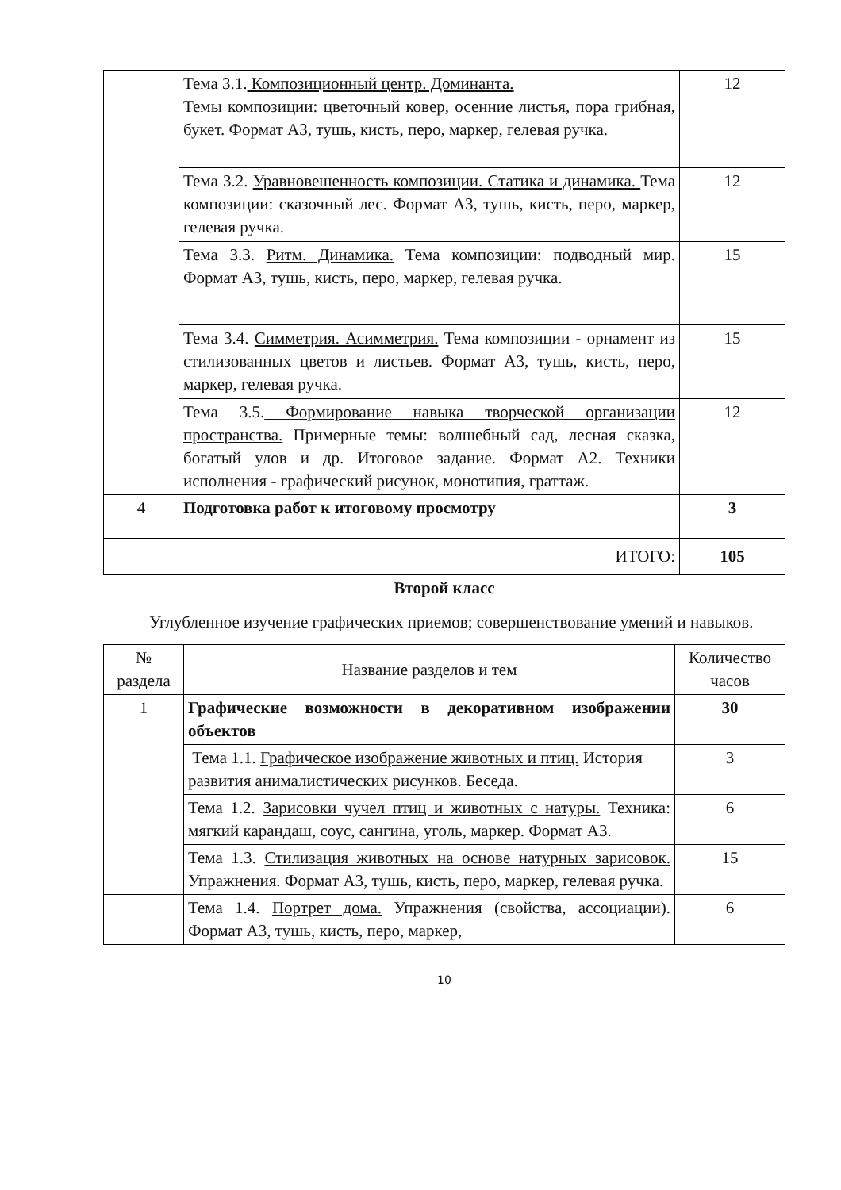| | Тема 3.1. Композиционный центр. Доминанта. Темы композиции: цветочный ковер, осенние листья, пора грибная, букет. Формат А3, тушь, кисть, перо, маркер, гелевая ручка. | 12 |
| | Тема 3.2. Уравновешенность композиции. Статика и динамика. Тема композиции: сказочный лес. Формат А3, тушь, кисть, перо, маркер, гелевая ручка. | 12 |
| | Тема 3.3. Ритм. Динамика. Тема композиции: подводный мир. Формат А3, тушь, кисть, перо, маркер, гелевая ручка. | 15 |
| | Тема 3.4. Симметрия. Асимметрия. Тема композиции - орнамент из стилизованных цветов и листьев. Формат А3, тушь, кисть, перо, маркер, гелевая ручка. | 15 |
| | Тема 3.5. Формирование навыка творческой организации пространства. Примерные темы: волшебный сад, лесная сказка, богатый улов и др. Итоговое задание. Формат А2. Техники исполнения - графический рисунок, монотипия, граттаж. | 12 |
| 4 | Подготовка работ к итоговому просмотру | 3 |
| | ИТОГО: | 105 |
Второй класс
Углубленное изучение графических приемов; совершенствование умений и навыков.
| № раздела | Название разделов и тем | Количество часов |
| --- | --- | --- |
| 1 | Графические возможности в декоративном изображении объектов | 30 |
| | Тема 1.1. Графическое изображение животных и птиц. История развития анималистических рисунков. Беседа. | 3 |
| | Тема 1.2. Зарисовки чучел птиц и животных с натуры. Техника: мягкий карандаш, соус, сангина, уголь, маркер. Формат А3. | 6 |
| | Тема 1.3. Стилизация животных на основе натурных зарисовок. Упражнения. Формат А3, тушь, кисть, перо, маркер, гелевая ручка. | 15 |
| | Тема 1.4. Портрет дома. Упражнения (свойства, ассоциации). Формат А3, тушь, кисть, перо, маркер, | 6 |
10